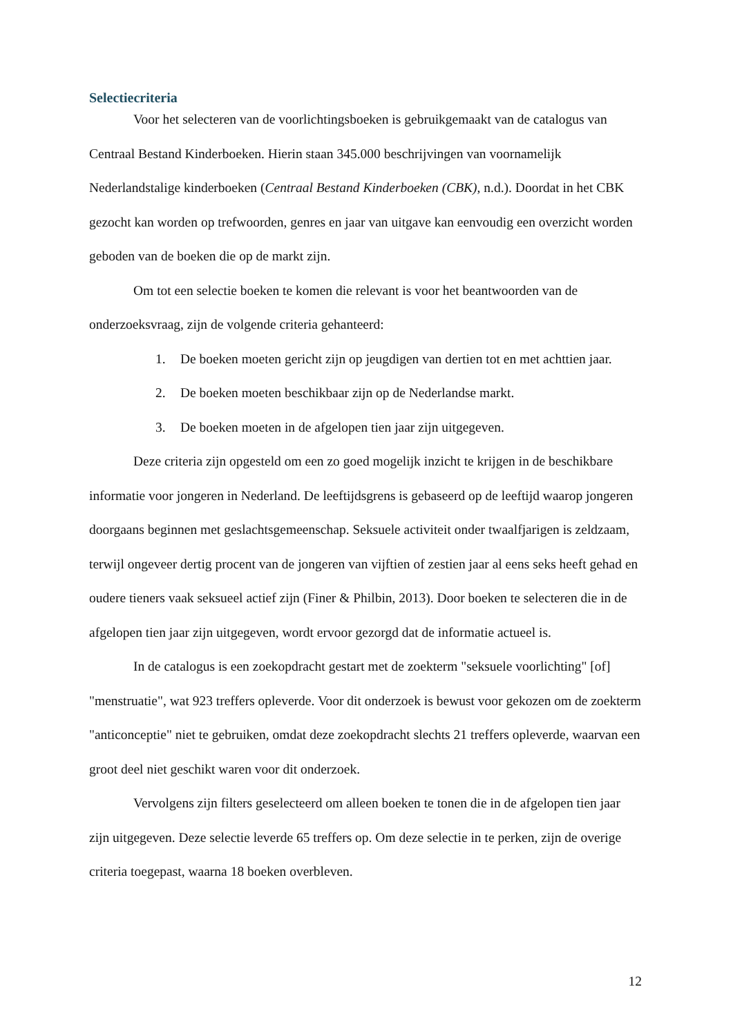Selectiecriteria
Voor het selecteren van de voorlichtingsboeken is gebruikgemaakt van de catalogus van Centraal Bestand Kinderboeken. Hierin staan 345.000 beschrijvingen van voornamelijk Nederlandstalige kinderboeken (Centraal Bestand Kinderboeken (CBK), n.d.). Doordat in het CBK gezocht kan worden op trefwoorden, genres en jaar van uitgave kan eenvoudig een overzicht worden geboden van de boeken die op de markt zijn.
Om tot een selectie boeken te komen die relevant is voor het beantwoorden van de onderzoeksvraag, zijn de volgende criteria gehanteerd:
1. De boeken moeten gericht zijn op jeugdigen van dertien tot en met achttien jaar.
2. De boeken moeten beschikbaar zijn op de Nederlandse markt.
3. De boeken moeten in de afgelopen tien jaar zijn uitgegeven.
Deze criteria zijn opgesteld om een zo goed mogelijk inzicht te krijgen in de beschikbare informatie voor jongeren in Nederland. De leeftijdsgrens is gebaseerd op de leeftijd waarop jongeren doorgaans beginnen met geslachtsgemeenschap. Seksuele activiteit onder twaalfjarigen is zeldzaam, terwijl ongeveer dertig procent van de jongeren van vijftien of zestien jaar al eens seks heeft gehad en oudere tieners vaak seksueel actief zijn (Finer & Philbin, 2013). Door boeken te selecteren die in de afgelopen tien jaar zijn uitgegeven, wordt ervoor gezorgd dat de informatie actueel is.
In de catalogus is een zoekopdracht gestart met de zoekterm "seksuele voorlichting" [of] "menstruatie", wat 923 treffers opleverde. Voor dit onderzoek is bewust voor gekozen om de zoekterm "anticonceptie" niet te gebruiken, omdat deze zoekopdracht slechts 21 treffers opleverde, waarvan een groot deel niet geschikt waren voor dit onderzoek.
Vervolgens zijn filters geselecteerd om alleen boeken te tonen die in de afgelopen tien jaar zijn uitgegeven. Deze selectie leverde 65 treffers op. Om deze selectie in te perken, zijn de overige criteria toegepast, waarna 18 boeken overbleven.
12